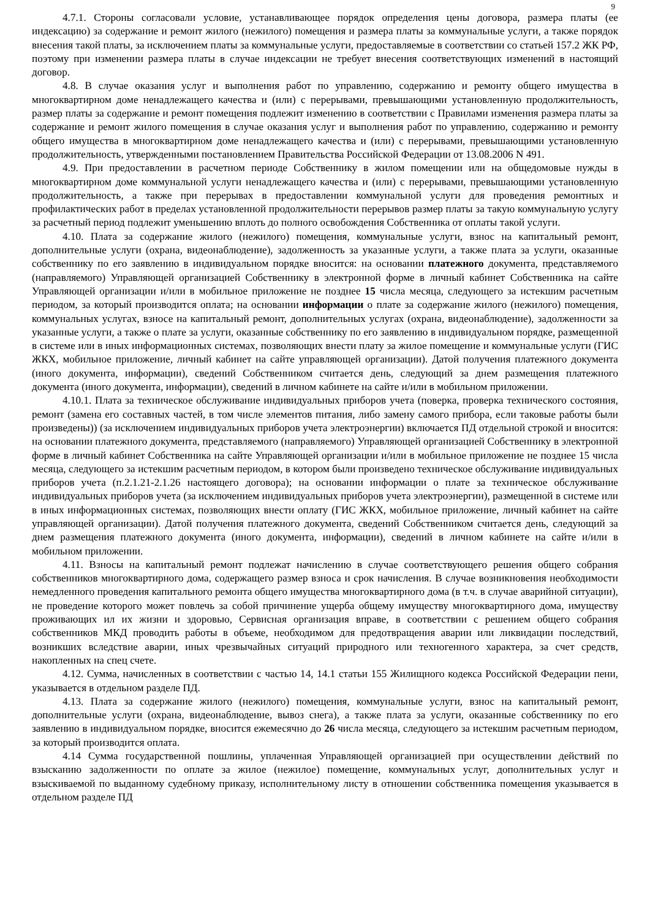9
4.7.1. Стороны согласовали условие, устанавливающее порядок определения цены договора, размера платы (ее индексацию) за содержание и ремонт жилого (нежилого) помещения и размера платы за коммунальные услуги, а также порядок внесения такой платы, за исключением платы за коммунальные услуги, предоставляемые в соответствии со статьей 157.2 ЖК РФ, поэтому при изменении размера платы в случае индексации не требует внесения соответствующих изменений в настоящий договор.
4.8. В случае оказания услуг и выполнения работ по управлению, содержанию и ремонту общего имущества в многоквартирном доме ненадлежащего качества и (или) с перерывами, превышающими установленную продолжительность, размер платы за содержание и ремонт помещения подлежит изменению в соответствии с Правилами изменения размера платы за содержание и ремонт жилого помещения в случае оказания услуг и выполнения работ по управлению, содержанию и ремонту общего имущества в многоквартирном доме ненадлежащего качества и (или) с перерывами, превышающими установленную продолжительность, утвержденными постановлением Правительства Российской Федерации от 13.08.2006 N 491.
4.9. При предоставлении в расчетном периоде Собственнику в жилом помещении или на общедомовые нужды в многоквартирном доме коммунальной услуги ненадлежащего качества и (или) с перерывами, превышающими установленную продолжительность, а также при перерывах в предоставлении коммунальной услуги для проведения ремонтных и профилактических работ в пределах установленной продолжительности перерывов размер платы за такую коммунальную услугу за расчетный период подлежит уменьшению вплоть до полного освобождения Собственника от оплаты такой услуги.
4.10. Плата за содержание жилого (нежилого) помещения, коммунальные услуги, взнос на капитальный ремонт, дополнительные услуги (охрана, видеонаблюдение), задолженность за указанные услуги, а также плата за услуги, оказанные собственнику по его заявлению в индивидуальном порядке вносится: на основании платежного документа, представляемого (направляемого) Управляющей организацией Собственнику в электронной форме в личный кабинет Собственника на сайте Управляющей организации и/или в мобильное приложение не позднее 15 числа месяца, следующего за истекшим расчетным периодом, за который производится оплата; на основании информации о плате за содержание жилого (нежилого) помещения, коммунальных услугах, взносе на капитальный ремонт, дополнительных услугах (охрана, видеонаблюдение), задолженности за указанные услуги, а также о плате за услуги, оказанные собственнику по его заявлению в индивидуальном порядке, размещенной в системе или в иных информационных системах, позволяющих внести плату за жилое помещение и коммунальные услуги (ГИС ЖКХ, мобильное приложение, личный кабинет на сайте управляющей организации). Датой получения платежного документа (иного документа, информации), сведений Собственником считается день, следующий за днем размещения платежного документа (иного документа, информации), сведений в личном кабинете на сайте и/или в мобильном приложении.
4.10.1. Плата за техническое обслуживание индивидуальных приборов учета (поверка, проверка технического состояния, ремонт (замена его составных частей, в том числе элементов питания, либо замену самого прибора, если таковые работы были произведены)) (за исключением индивидуальных приборов учета электроэнергии) включается ПД отдельной строкой и вносится: на основании платежного документа, представляемого (направляемого) Управляющей организацией Собственнику в электронной форме в личный кабинет Собственника на сайте Управляющей организации и/или в мобильное приложение не позднее 15 числа месяца, следующего за истекшим расчетным периодом, в котором были произведено техническое обслуживание индивидуальных приборов учета (п.2.1.21-2.1.26 настоящего договора); на основании информации о плате за техническое обслуживание индивидуальных приборов учета (за исключением индивидуальных приборов учета электроэнергии), размещенной в системе или в иных информационных системах, позволяющих внести оплату (ГИС ЖКХ, мобильное приложение, личный кабинет на сайте управляющей организации). Датой получения платежного документа, сведений Собственником считается день, следующий за днем размещения платежного документа (иного документа, информации), сведений в личном кабинете на сайте и/или в мобильном приложении.
4.11. Взносы на капитальный ремонт подлежат начислению в случае соответствующего решения общего собрания собственников многоквартирного дома, содержащего размер взноса и срок начисления. В случае возникновения необходимости немедленного проведения капитального ремонта общего имущества многоквартирного дома (в т.ч. в случае аварийной ситуации), не проведение которого может повлечь за собой причинение ущерба общему имуществу многоквартирного дома, имуществу проживающих ил их жизни и здоровью, Сервисная организация вправе, в соответствии с решением общего собрания собственников МКД проводить работы в объеме, необходимом для предотвращения аварии или ликвидации последствий, возникших вследствие аварии, иных чрезвычайных ситуаций природного или техногенного характера, за счет средств, накопленных на спец счете.
4.12. Сумма, начисленных в соответствии с частью 14, 14.1 статьи 155 Жилищного кодекса Российской Федерации пени, указывается в отдельном разделе ПД.
4.13. Плата за содержание жилого (нежилого) помещения, коммунальные услуги, взнос на капитальный ремонт, дополнительные услуги (охрана, видеонаблюдение, вывоз снега), а также плата за услуги, оказанные собственнику по его заявлению в индивидуальном порядке, вносится ежемесячно до 26 числа месяца, следующего за истекшим расчетным периодом, за который производится оплата.
4.14 Сумма государственной пошлины, уплаченная Управляющей организацией при осуществлении действий по взысканию задолженности по оплате за жилое (нежилое) помещение, коммунальных услуг, дополнительных услуг и взыскиваемой по выданному судебному приказу, исполнительному листу в отношении собственника помещения указывается в отдельном разделе ПД